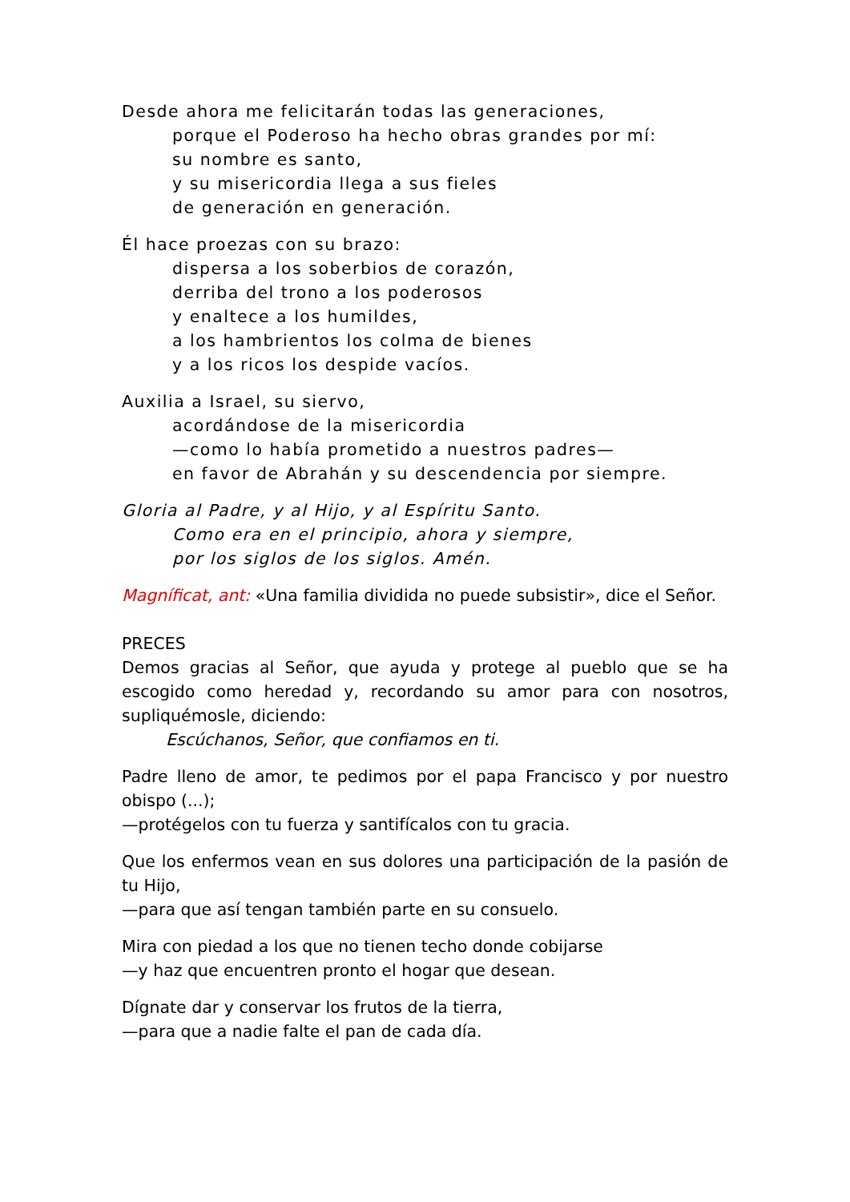Desde ahora me felicitarán todas las generaciones,
porque el Poderoso ha hecho obras grandes por mí:
su nombre es santo,
y su misericordia llega a sus fieles
de generación en generación.
Él hace proezas con su brazo:
dispersa a los soberbios de corazón,
derriba del trono a los poderosos
y enaltece a los humildes,
a los hambrientos los colma de bienes
y a los ricos los despide vacíos.
Auxilia a Israel, su siervo,
acordándose de la misericordia
—como lo había prometido a nuestros padres—
en favor de Abrahán y su descendencia por siempre.
Gloria al Padre, y al Hijo, y al Espíritu Santo.
Como era en el principio, ahora y siempre,
por los siglos de los siglos. Amén.
Magníficat, ant: «Una familia dividida no puede subsistir», dice el Señor.
PRECES
Demos gracias al Señor, que ayuda y protege al pueblo que se ha escogido como heredad y, recordando su amor para con nosotros, supliquémosle, diciendo:
Escúchanos, Señor, que confiamos en ti.
Padre lleno de amor, te pedimos por el papa Francisco y por nuestro obispo (...);
—protégelos con tu fuerza y santifícalos con tu gracia.
Que los enfermos vean en sus dolores una participación de la pasión de tu Hijo,
—para que así tengan también parte en su consuelo.
Mira con piedad a los que no tienen techo donde cobijarse
—y haz que encuentren pronto el hogar que desean.
Dígnate dar y conservar los frutos de la tierra,
—para que a nadie falte el pan de cada día.